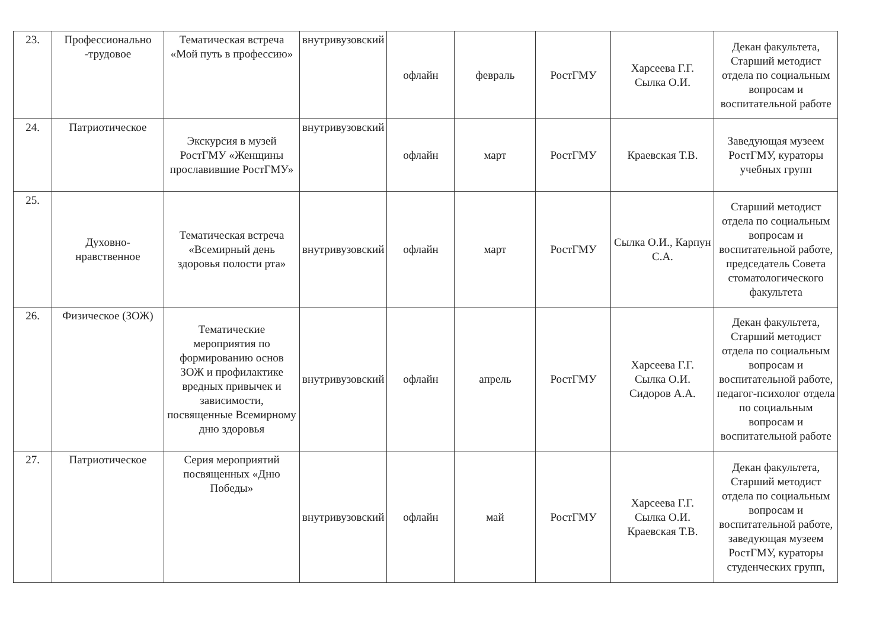| 23. | Профессионально -трудовое | Тематическая встреча «Мой путь в профессию» | внутривузовский | офлайн | февраль | РостГМУ | Харсеева Г.Г. Сылка О.И. | Декан факультета, Старший методист отдела по социальным вопросам и воспитательной работе |
| 24. | Патриотическое | Экскурсия в музей РостГМУ «Женщины прославившие РостГМУ» | внутривузовский | офлайн | март | РостГМУ | Краевская Т.В. | Заведующая музеем РостГМУ, кураторы учебных групп |
| 25. | Духовно-нравственное | Тематическая встреча «Всемирный день здоровья полости рта» | внутривузовский | офлайн | март | РостГМУ | Сылка О.И., Карпун С.А. | Старший методист отдела по социальным вопросам и воспитательной работе, председатель Совета стоматологического факультета |
| 26. | Физическое (ЗОЖ) | Тематические мероприятия по формированию основ ЗОЖ и профилактике вредных привычек и зависимости, посвященные Всемирному дню здоровья | внутривузовский | офлайн | апрель | РостГМУ | Харсеева Г.Г. Сылка О.И. Сидоров А.А. | Декан факультета, Старший методист отдела по социальным вопросам и воспитательной работе, педагог-психолог отдела по социальным вопросам и воспитательной работе |
| 27. | Патриотическое | Серия мероприятий посвященных «Дню Победы» | внутривузовский | офлайн | май | РостГМУ | Харсеева Г.Г. Сылка О.И. Краевская Т.В. | Декан факультета, Старший методист отдела по социальным вопросам и воспитательной работе, заведующая музеем РостГМУ, кураторы студенческих групп, |